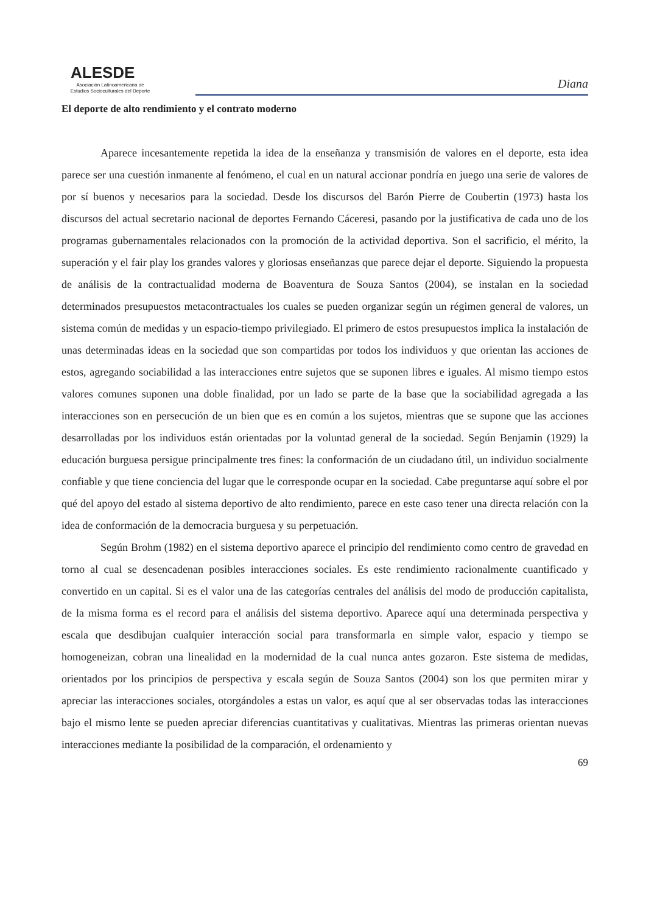ALESDE
Asociación Latinoamericana de
Estudios Socioculturales del Deporte
Diana
El deporte de alto rendimiento y el contrato moderno
Aparece incesantemente repetida la idea de la enseñanza y transmisión de valores en el deporte, esta idea parece ser una cuestión inmanente al fenómeno, el cual en un natural accionar pondría en juego una serie de valores de por sí buenos y necesarios para la sociedad. Desde los discursos del Barón Pierre de Coubertin (1973) hasta los discursos del actual secretario nacional de deportes Fernando Cáceresi, pasando por la justificativa de cada uno de los programas gubernamentales relacionados con la promoción de la actividad deportiva. Son el sacrificio, el mérito, la superación y el fair play los grandes valores y gloriosas enseñanzas que parece dejar el deporte. Siguiendo la propuesta de análisis de la contractualidad moderna de Boaventura de Souza Santos (2004), se instalan en la sociedad determinados presupuestos metacontractuales los cuales se pueden organizar según un régimen general de valores, un sistema común de medidas y un espacio-tiempo privilegiado. El primero de estos presupuestos implica la instalación de unas determinadas ideas en la sociedad que son compartidas por todos los individuos y que orientan las acciones de estos, agregando sociabilidad a las interacciones entre sujetos que se suponen libres e iguales. Al mismo tiempo estos valores comunes suponen una doble finalidad, por un lado se parte de la base que la sociabilidad agregada a las interacciones son en persecución de un bien que es en común a los sujetos, mientras que se supone que las acciones desarrolladas por los individuos están orientadas por la voluntad general de la sociedad. Según Benjamin (1929) la educación burguesa persigue principalmente tres fines: la conformación de un ciudadano útil, un individuo socialmente confiable y que tiene conciencia del lugar que le corresponde ocupar en la sociedad. Cabe preguntarse aquí sobre el por qué del apoyo del estado al sistema deportivo de alto rendimiento, parece en este caso tener una directa relación con la idea de conformación de la democracia burguesa y su perpetuación.
Según Brohm (1982) en el sistema deportivo aparece el principio del rendimiento como centro de gravedad en torno al cual se desencadenan posibles interacciones sociales. Es este rendimiento racionalmente cuantificado y convertido en un capital. Si es el valor una de las categorías centrales del análisis del modo de producción capitalista, de la misma forma es el record para el análisis del sistema deportivo. Aparece aquí una determinada perspectiva y escala que desdibujan cualquier interacción social para transformarla en simple valor, espacio y tiempo se homogeneizan, cobran una linealidad en la modernidad de la cual nunca antes gozaron. Este sistema de medidas, orientados por los principios de perspectiva y escala según de Souza Santos (2004) son los que permiten mirar y apreciar las interacciones sociales, otorgándoles a estas un valor, es aquí que al ser observadas todas las interacciones bajo el mismo lente se pueden apreciar diferencias cuantitativas y cualitativas. Mientras las primeras orientan nuevas interacciones mediante la posibilidad de la comparación, el ordenamiento y
69